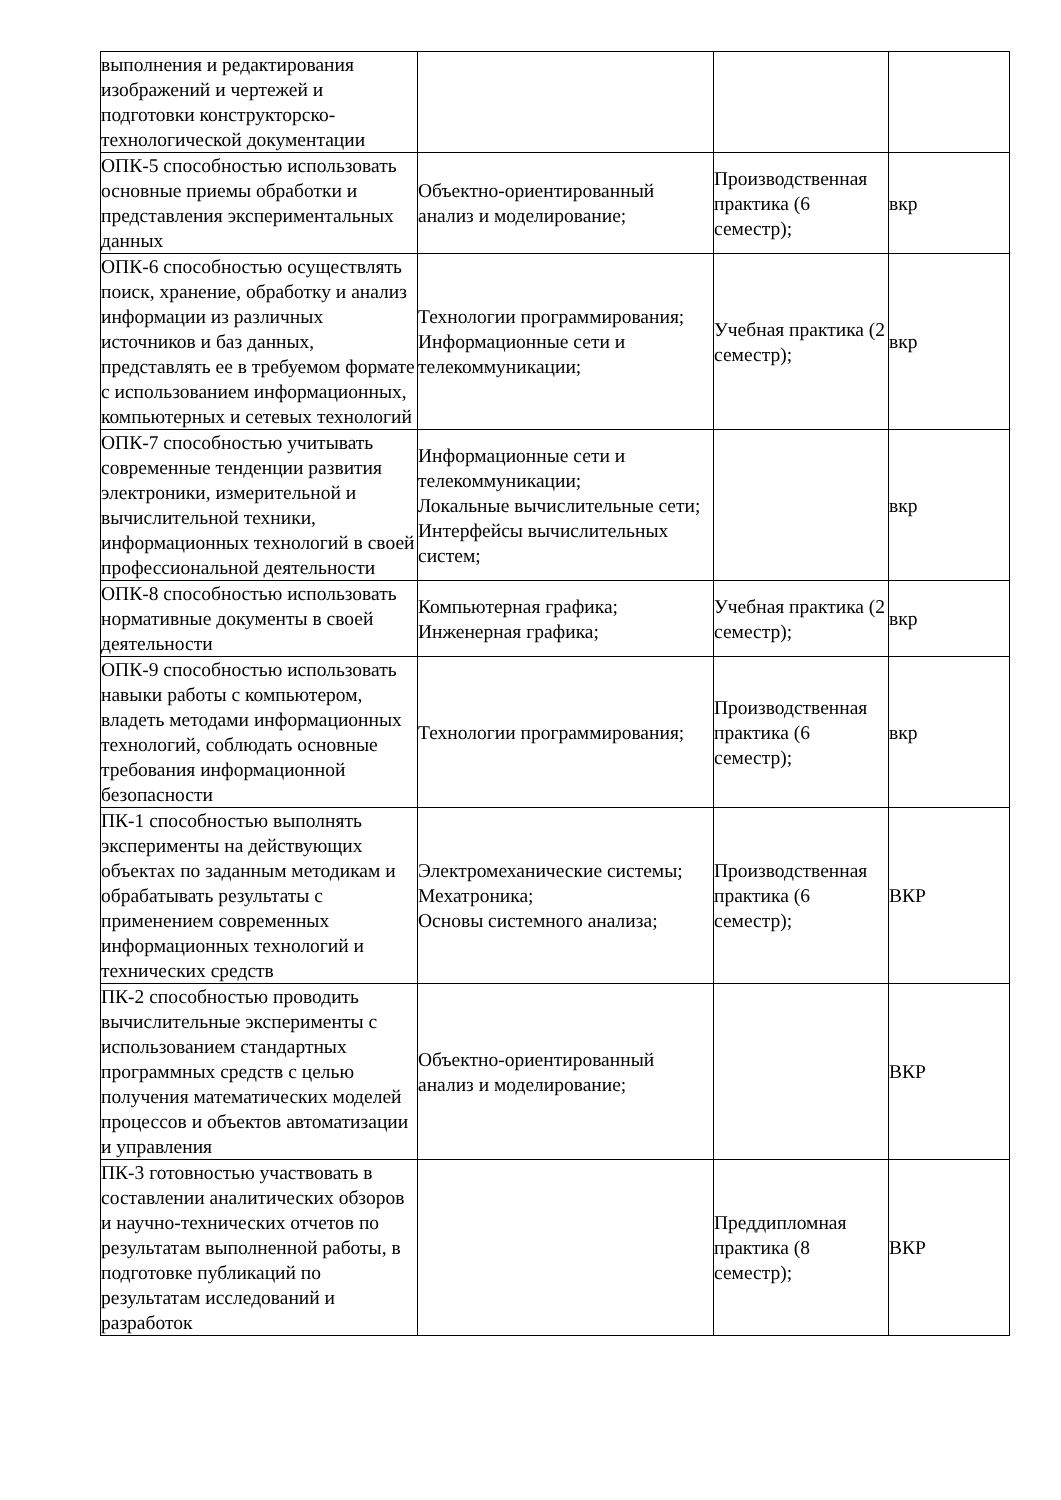| выполнения и редактирования изображений и чертежей и подготовки конструкторско-технологической документации | | | |
| ОПК-5 способностью использовать основные приемы обработки и представления экспериментальных данных | Объектно-ориентированный анализ и моделирование; | Производственная практика (6 семестр); | вкр |
| ОПК-6 способностью осуществлять поиск, хранение, обработку и анализ информации из различных источников и баз данных, представлять ее в требуемом формате с использованием информационных, компьютерных и сетевых технологий | Технологии программирования; Информационные сети и телекоммуникации; | Учебная практика (2 семестр); | вкр |
| ОПК-7 способностью учитывать современные тенденции развития электроники, измерительной и вычислительной техники, информационных технологий в своей профессиональной деятельности | Информационные сети и телекоммуникации; Локальные вычислительные сети; Интерфейсы вычислительных систем; | | вкр |
| ОПК-8 способностью использовать нормативные документы в своей деятельности | Компьютерная графика; Инженерная графика; | Учебная практика (2 семестр); | вкр |
| ОПК-9 способностью использовать навыки работы с компьютером, владеть методами информационных технологий, соблюдать основные требования информационной безопасности | Технологии программирования; | Производственная практика (6 семестр); | вкр |
| ПК-1 способностью выполнять эксперименты на действующих объектах по заданным методикам и обрабатывать результаты с применением современных информационных технологий и технических средств | Электромеханические системы; Мехатроника; Основы системного анализа; | Производственная практика (6 семестр); | ВКР |
| ПК-2 способностью проводить вычислительные эксперименты с использованием стандартных программных средств с целью получения математических моделей процессов и объектов автоматизации и управления | Объектно-ориентированный анализ и моделирование; | | ВКР |
| ПК-3 готовностью участвовать в составлении аналитических обзоров и научно-технических отчетов по результатам выполненной работы, в подготовке публикаций по результатам исследований и разработок | | Преддипломная практика (8 семестр); | ВКР |